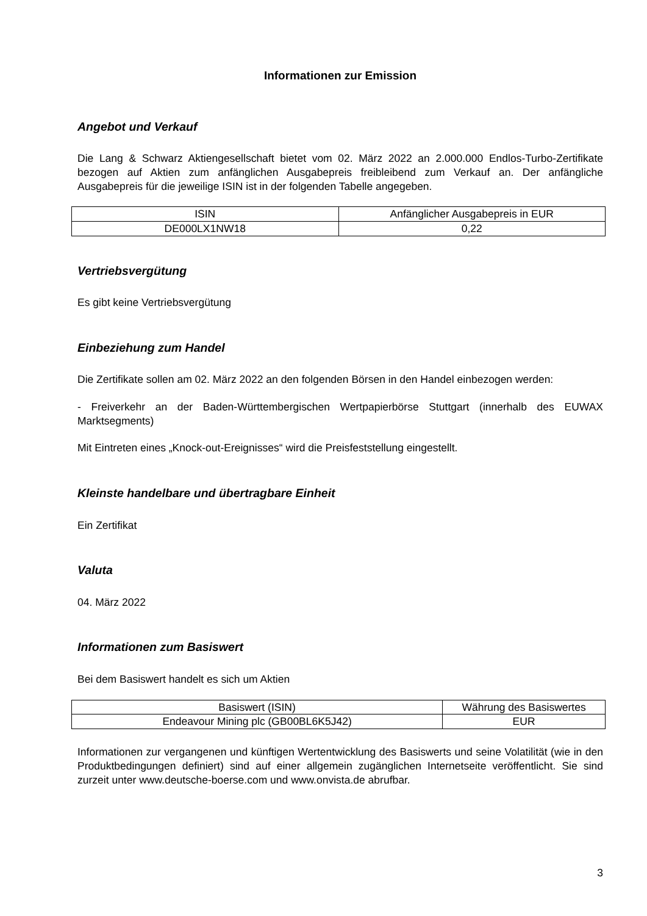Informationen zur Emission
Angebot und Verkauf
Die Lang & Schwarz Aktiengesellschaft bietet vom 02. März 2022 an 2.000.000 Endlos-Turbo-Zertifikate bezogen auf Aktien zum anfänglichen Ausgabepreis freibleibend zum Verkauf an. Der anfängliche Ausgabepreis für die jeweilige ISIN ist in der folgenden Tabelle angegeben.
| ISIN | Anfänglicher Ausgabepreis in EUR |
| --- | --- |
| DE000LX1NW18 | 0,22 |
Vertriebsvergütung
Es gibt keine Vertriebsvergütung
Einbeziehung zum Handel
Die Zertifikate sollen am 02. März 2022 an den folgenden Börsen in den Handel einbezogen werden:
- Freiverkehr an der Baden-Württembergischen Wertpapierbörse Stuttgart (innerhalb des EUWAX Marktsegments)
Mit Eintreten eines „Knock-out-Ereignisses“ wird die Preisfeststellung eingestellt.
Kleinste handelbare und übertragbare Einheit
Ein Zertifikat
Valuta
04. März 2022
Informationen zum Basiswert
Bei dem Basiswert handelt es sich um Aktien
| Basiswert (ISIN) | Währung des Basiswertes |
| --- | --- |
| Endeavour Mining plc (GB00BL6K5J42) | EUR |
Informationen zur vergangenen und künftigen Wertentwicklung des Basiswerts und seine Volatilität (wie in den Produktbedingungen definiert) sind auf einer allgemein zugänglichen Internetseite veröffentlicht. Sie sind zurzeit unter www.deutsche-boerse.com und www.onvista.de abrufbar.
3